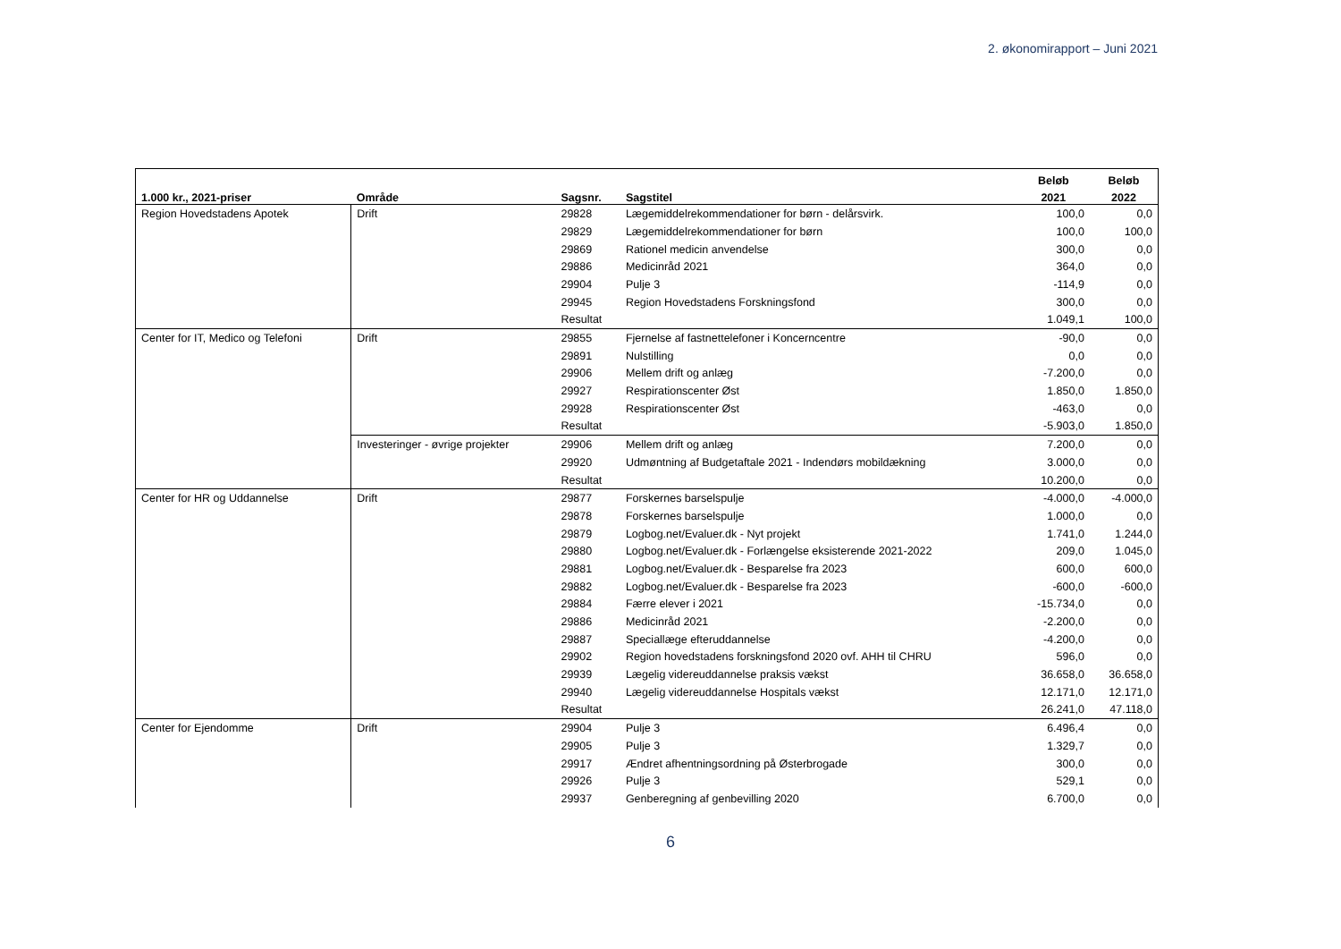2. økonomirapport – Juni 2021
| | | | | Beløb | Beløb |
| --- | --- | --- | --- | --- | --- |
| 1.000 kr., 2021-priser | Område | Sagsnr. | Sagstitel | 2021 | 2022 |
| Region Hovedstadens Apotek | Drift | 29828 | Lægemiddelrekommendationer for børn - delårsvirk. | 100,0 | 0,0 |
| | | 29829 | Lægemiddelrekommendationer for børn | 100,0 | 100,0 |
| | | 29869 | Rationel medicin anvendelse | 300,0 | 0,0 |
| | | 29886 | Medicinråd 2021 | 364,0 | 0,0 |
| | | 29904 | Pulje 3 | -114,9 | 0,0 |
| | | 29945 | Region Hovedstadens Forskningsfond | 300,0 | 0,0 |
| | | Resultat | | 1.049,1 | 100,0 |
| Center for IT, Medico og Telefoni | Drift | 29855 | Fjernelse af fastnettelefoner i Koncerncentre | -90,0 | 0,0 |
| | | 29891 | Nulstilling | 0,0 | 0,0 |
| | | 29906 | Mellem drift og anlæg | -7.200,0 | 0,0 |
| | | 29927 | Respirationscenter Øst | 1.850,0 | 1.850,0 |
| | | 29928 | Respirationscenter Øst | -463,0 | 0,0 |
| | | Resultat | | -5.903,0 | 1.850,0 |
| | Investeringer - øvrige projekter | 29906 | Mellem drift og anlæg | 7.200,0 | 0,0 |
| | | 29920 | Udmøntning af Budgetaftale 2021 - Indendørs mobildækning | 3.000,0 | 0,0 |
| | | Resultat | | 10.200,0 | 0,0 |
| Center for HR og Uddannelse | Drift | 29877 | Forskernes barselspulje | -4.000,0 | -4.000,0 |
| | | 29878 | Forskernes barselspulje | 1.000,0 | 0,0 |
| | | 29879 | Logbog.net/Evaluer.dk - Nyt projekt | 1.741,0 | 1.244,0 |
| | | 29880 | Logbog.net/Evaluer.dk - Forlængelse eksisterende 2021-2022 | 209,0 | 1.045,0 |
| | | 29881 | Logbog.net/Evaluer.dk - Besparelse fra 2023 | 600,0 | 600,0 |
| | | 29882 | Logbog.net/Evaluer.dk - Besparelse fra 2023 | -600,0 | -600,0 |
| | | 29884 | Færre elever i 2021 | -15.734,0 | 0,0 |
| | | 29886 | Medicinråd 2021 | -2.200,0 | 0,0 |
| | | 29887 | Speciallæge efteruddannelse | -4.200,0 | 0,0 |
| | | 29902 | Region hovedstadens forskningsfond 2020 ovf. AHH til CHRU | 596,0 | 0,0 |
| | | 29939 | Lægelig videreuddannelse praksis vækst | 36.658,0 | 36.658,0 |
| | | 29940 | Lægelig videreuddannelse Hospitals vækst | 12.171,0 | 12.171,0 |
| | | Resultat | | 26.241,0 | 47.118,0 |
| Center for Ejendomme | Drift | 29904 | Pulje 3 | 6.496,4 | 0,0 |
| | | 29905 | Pulje 3 | 1.329,7 | 0,0 |
| | | 29917 | Ændret afhentningsordning på Østerbrogade | 300,0 | 0,0 |
| | | 29926 | Pulje 3 | 529,1 | 0,0 |
| | | 29937 | Genberegning af genbevilling 2020 | 6.700,0 | 0,0 |
6